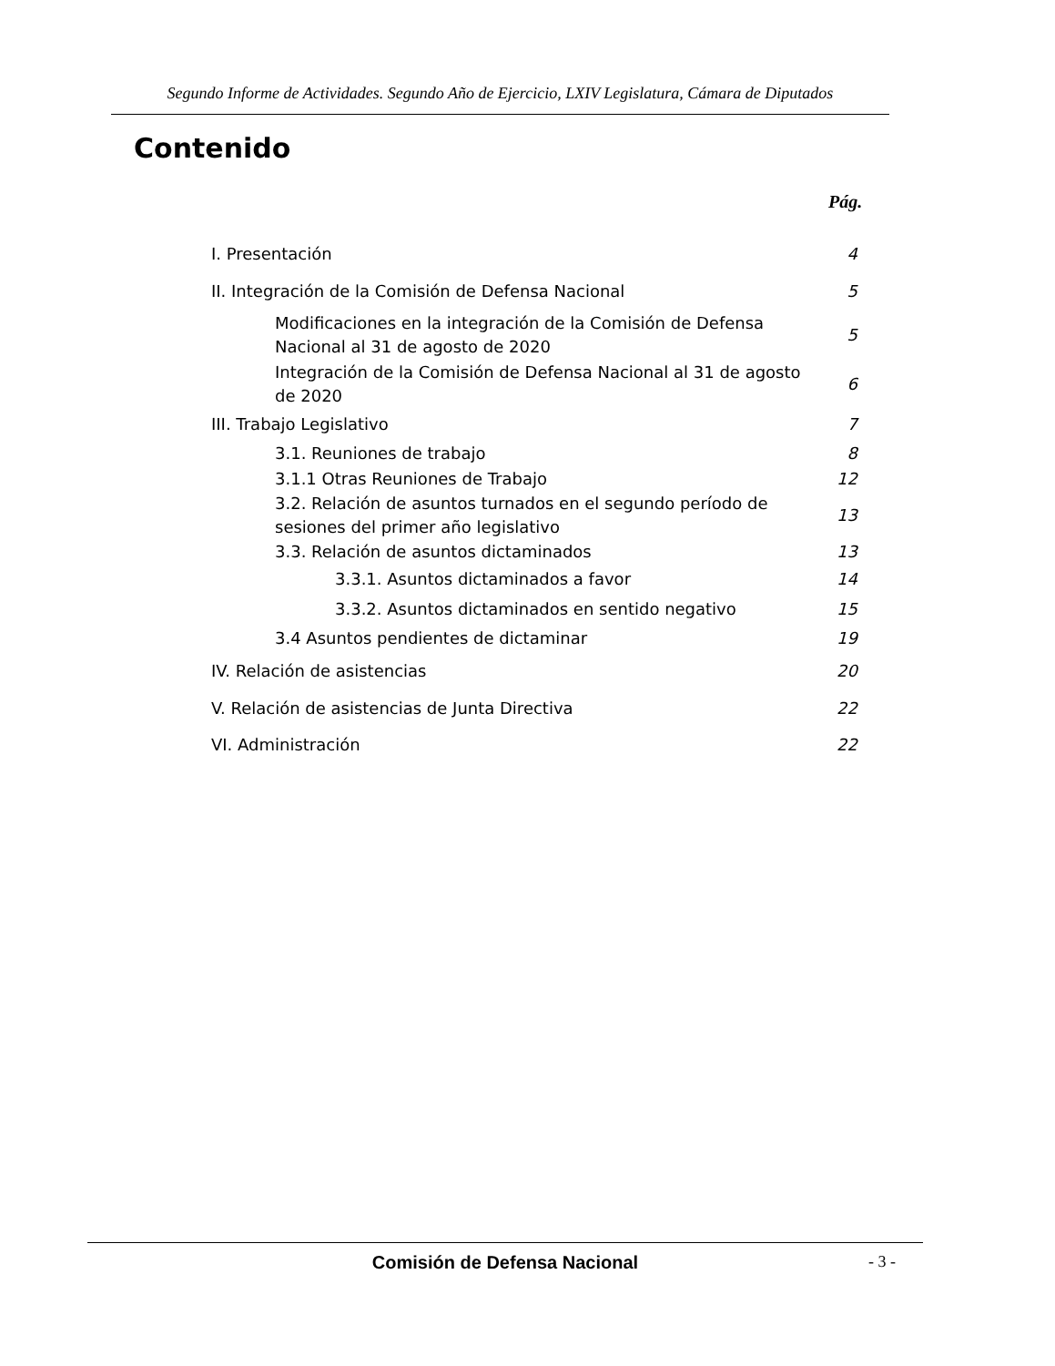Segundo Informe de Actividades. Segundo Año de Ejercicio, LXIV Legislatura, Cámara de Diputados
Contenido
Pág.
| I. Presentación | 4 |
| II. Integración de la Comisión de Defensa Nacional | 5 |
| Modificaciones en la integración de la Comisión de Defensa Nacional al 31 de agosto de 2020 | 5 |
| Integración de la Comisión de Defensa Nacional al 31 de agosto de 2020 | 6 |
| III. Trabajo Legislativo | 7 |
| 3.1. Reuniones de trabajo | 8 |
| 3.1.1 Otras Reuniones de Trabajo | 12 |
| 3.2. Relación de asuntos turnados en el segundo período de sesiones del primer año legislativo | 13 |
| 3.3. Relación de asuntos dictaminados | 13 |
| 3.3.1. Asuntos dictaminados a favor | 14 |
| 3.3.2. Asuntos dictaminados en sentido negativo | 15 |
| 3.4 Asuntos pendientes de dictaminar | 19 |
| IV. Relación de asistencias | 20 |
| V. Relación de asistencias de Junta Directiva | 22 |
| VI. Administración | 22 |
Comisión de Defensa Nacional - 3 -